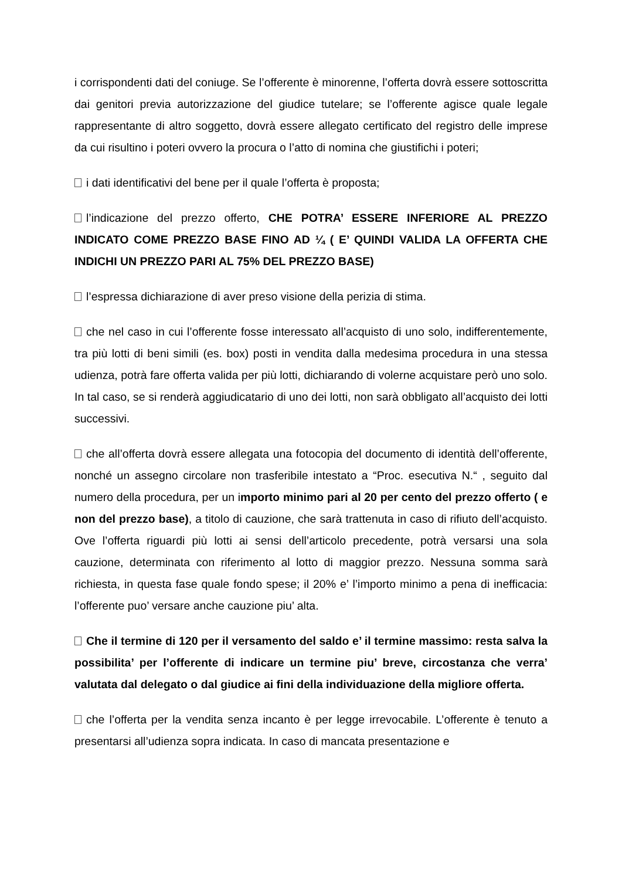i corrispondenti dati del coniuge. Se l’offerente è minorenne, l’offerta dovrà essere sottoscritta dai genitori previa autorizzazione del giudice tutelare; se l’offerente agisce quale legale rappresentante di altro soggetto, dovrà essere allegato certificato del registro delle imprese da cui risultino i poteri ovvero la procura o l’atto di nomina che giustifichi i poteri;
i dati identificativi del bene per il quale l’offerta è proposta;
l’indicazione del prezzo offerto, CHE POTRA’ ESSERE INFERIORE AL PREZZO INDICATO COME PREZZO BASE FINO AD ¼ ( E’ QUINDI VALIDA LA OFFERTA CHE INDICHI UN PREZZO PARI AL 75% DEL PREZZO BASE)
l’espressa dichiarazione di aver preso visione della perizia di stima.
che nel caso in cui l’offerente fosse interessato all’acquisto di uno solo, indifferentemente, tra più lotti di beni simili (es. box) posti in vendita dalla medesima procedura in una stessa udienza, potrà fare offerta valida per più lotti, dichiarando di volerne acquistare però uno solo. In tal caso, se si renderà aggiudicatario di uno dei lotti, non sarà obbligato all’acquisto dei lotti successivi.
che all’offerta dovrà essere allegata una fotocopia del documento di identità dell’offerente, nonché un assegno circolare non trasferibile intestato a “Proc. esecutiva N.“ , seguito dal numero della procedura, per un importo minimo pari al 20 per cento del prezzo offerto ( e non del prezzo base), a titolo di cauzione, che sarà trattenuta in caso di rifiuto dell’acquisto. Ove l’offerta riguardi più lotti ai sensi dell’articolo precedente, potrà versarsi una sola cauzione, determinata con riferimento al lotto di maggior prezzo. Nessuna somma sarà richiesta, in questa fase quale fondo spese; il 20% e’ l’importo minimo a pena di inefficacia: l’offerente puo’ versare anche cauzione piu’ alta.
Che il termine di 120 per il versamento del saldo e’ il termine massimo: resta salva la possibilita’ per l’offerente di indicare un termine piu’ breve, circostanza che verra’ valutata dal delegato o dal giudice ai fini della individuazione della migliore offerta.
che l’offerta per la vendita senza incanto è per legge irrevocabile. L’offerente è tenuto a presentarsi all’udienza sopra indicata. In caso di mancata presentazione e